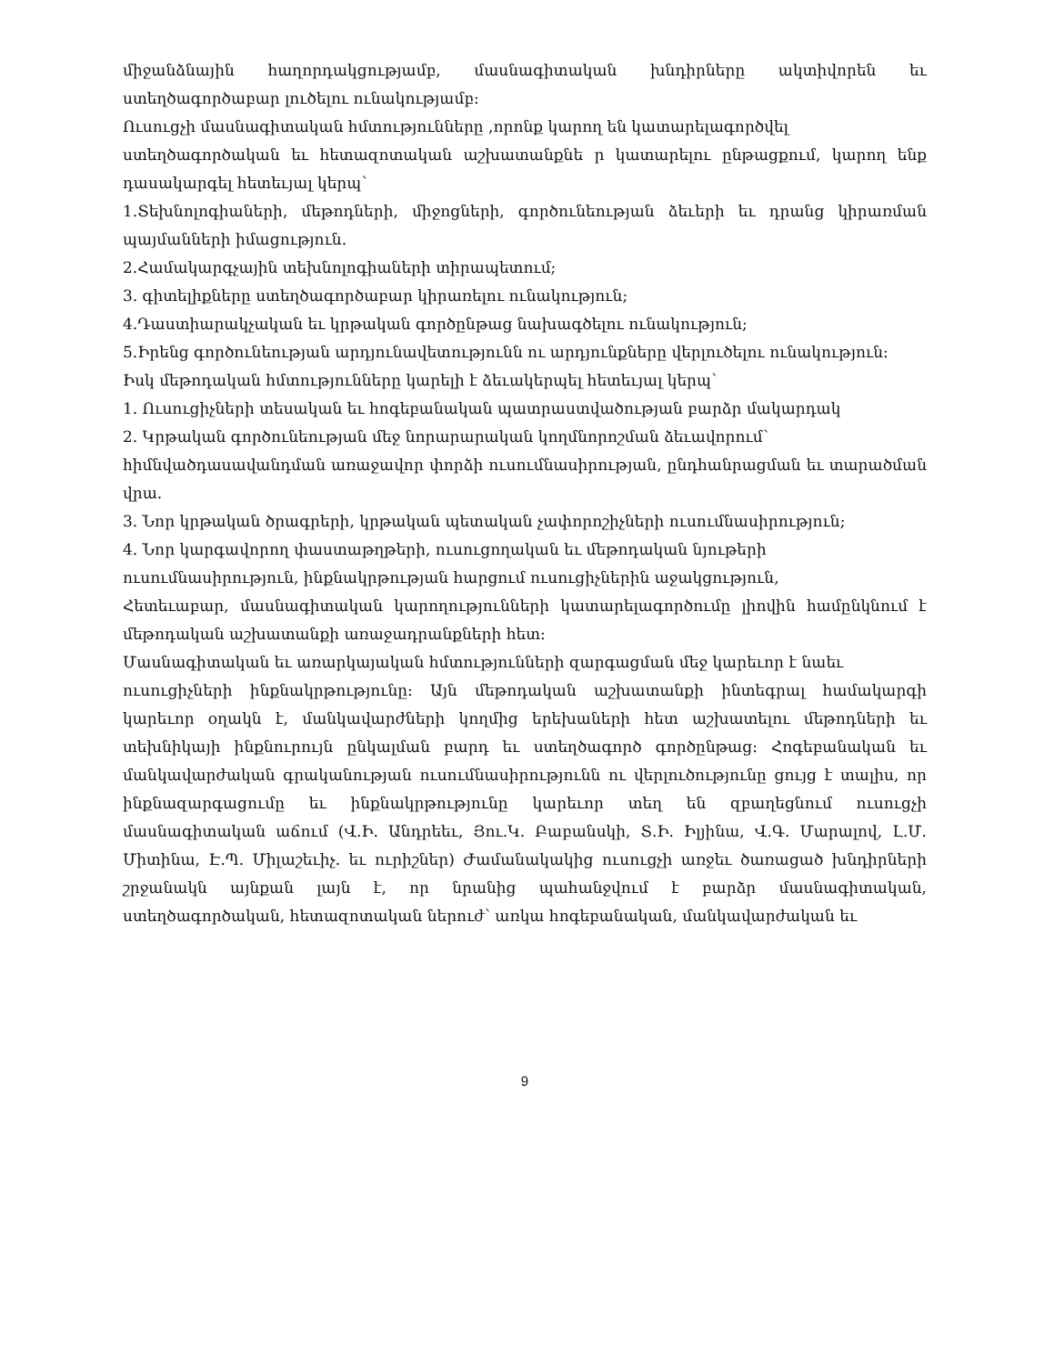միջանձնային հաղորդակցությամբ, մասնագիտական խնդիրները ակտիվորեն եւ
ստեղծագործաբար լուծելու ունակությամբ:
Ուսուցչի մասնագիտական հմտությունները ,որոնք կարող են կատարելագործվել
ստեղծագործական եւ հետազոտական աշխատանքնե ր կատարելու ընթացքում, կարող ենք դասակարգել հետեւյալ կերպ՝
1.Տեխնոլոգիաների, մեթոդների, միջոցների, գործունեության ձեւերի եւ դրանց կիրառման պայմանների իմացություն.
2.Համակարգչային տեխնոլոգիաների տիրապետում;
3. գիտելիքները ստեղծագործաբար կիրառելու ունակություն;
4.Դաստիարակչական եւ կրթական գործընթաց նախագծելու ունակություն;
5.Իրենց գործունեության արդյունավետությունն ու արդյունքները վերլուծելու ունակություն:
Իսկ մեթոդական հմտությունները կարելի է ձեւակերպել հետեւյալ կերպ՝
1. Ուսուցիչների տեսական եւ հոգեբանական պատրաստվածության բարձր մակարդակ
2. Կրթական գործունեության մեջ նորարարական կողմնորոշման ձեւավորում՝
հիմնվածդասավանդման առաջավոր փորձի ուսումնասիրության, ընդհանրացման եւ տարածման վրա.
3. Նոր կրթական ծրագրերի, կրթական պետական չափորոշիչների ուսումնասիրություն;
4. Նոր կարգավորող փաստաթղթերի, ուսուցողական եւ մեթոդական նյութերի
ուսումնասիրություն, ինքնակրթության հարցում ուսուցիչներին աջակցություն,
Հետեւաբար, մասնագիտական կարողությունների կատարելագործումը լիովին համընկնում է մեթոդական աշխատանքի առաջադրանքների հետ։
Մասնագիտական եւ առարկայական հմտությունների զարգացման մեջ կարեւոր է նաեւ
ուսուցիչների ինքնակրթությունը: Այն մեթոդական աշխատանքի ինտեգրալ համակարգի կարեւոր օղակն է, մանկավարժների կողմից երեխաների հետ աշխատելու մեթոդների եւ տեխնիկայի ինքնուրույն ընկալման բարդ եւ ստեղծագործ գործընթաց: Հոգեբանական եւ մանկավարժական գրականության ուսումնասիրությունն ու վերլուծությունը ցույց է տալիս, որ ինքնազարգացումը եւ ինքնակրթությունը կարեւոր տեղ են զբաղեցնում ուսուցչի մասնագիտական աճում (Վ.Ի. Անդրեեւ, Յու.Կ. Բաբանսկի, Տ.Ի. Իլյինա, Վ.Գ. Մարալով, Լ.Մ. Միտինա, Է.Պ. Միլաշեւիչ. եւ ուրիշներ) Ժամանակակից ուսուցչի առջեւ ծառացած խնդիրների շրջանակն այնքան լայն է, որ նրանից պահանջվում է բարձր մասնագիտական, ստեղծագործական, հետազոտական ներուժ՝ առկա հոգեբանական, մանկավարժական եւ
9